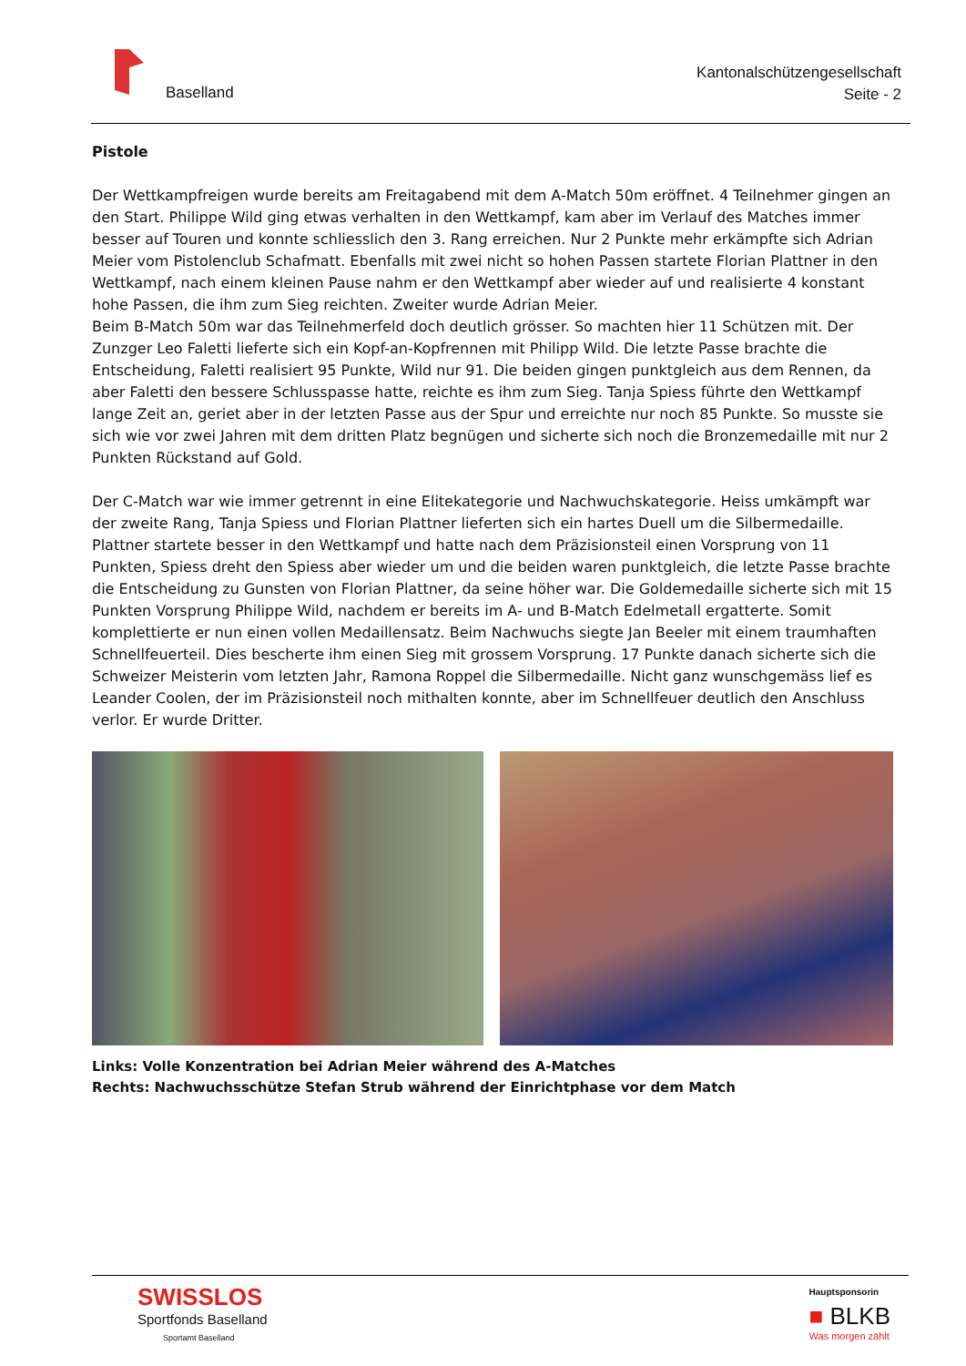Baselland
Kantonalschützengesellschaft
Seite - 2
Pistole
Der Wettkampfreigen wurde bereits am Freitagabend mit dem A-Match 50m eröffnet. 4 Teilnehmer gingen an den Start. Philippe Wild ging etwas verhalten in den Wettkampf, kam aber im Verlauf des Matches immer besser auf Touren und konnte schliesslich den 3. Rang erreichen. Nur 2 Punkte mehr erkämpfte sich Adrian Meier vom Pistolenclub Schafmatt. Ebenfalls mit zwei nicht so hohen Passen startete Florian Plattner in den Wettkampf, nach einem kleinen Pause nahm er den Wettkampf aber wieder auf und realisierte 4 konstant hohe Passen, die ihm zum Sieg reichten. Zweiter wurde Adrian Meier.
Beim B-Match 50m war das Teilnehmerfeld doch deutlich grösser. So machten hier 11 Schützen mit. Der Zunzger Leo Faletti lieferte sich ein Kopf-an-Kopfrennen mit Philipp Wild. Die letzte Passe brachte die Entscheidung, Faletti realisiert 95 Punkte, Wild nur 91. Die beiden gingen punktgleich aus dem Rennen, da aber Faletti den bessere Schlusspasse hatte, reichte es ihm zum Sieg. Tanja Spiess führte den Wettkampf lange Zeit an, geriet aber in der letzten Passe aus der Spur und erreichte nur noch 85 Punkte. So musste sie sich wie vor zwei Jahren mit dem dritten Platz begnügen und sicherte sich noch die Bronzemedaille mit nur 2 Punkten Rückstand auf Gold.
Der C-Match war wie immer getrennt in eine Elitekategorie und Nachwuchskategorie. Heiss umkämpft war der zweite Rang, Tanja Spiess und Florian Plattner lieferten sich ein hartes Duell um die Silbermedaille. Plattner startete besser in den Wettkampf und hatte nach dem Präzisionsteil einen Vorsprung von 11 Punkten, Spiess dreht den Spiess aber wieder um und die beiden waren punktgleich, die letzte Passe brachte die Entscheidung zu Gunsten von Florian Plattner, da seine höher war. Die Goldemedaille sicherte sich mit 15 Punkten Vorsprung Philippe Wild, nachdem er bereits im A- und B-Match Edelmetall ergatterte. Somit komplettierte er nun einen vollen Medaillensatz. Beim Nachwuchs siegte Jan Beeler mit einem traumhaften Schnellfeuerteil. Dies bescherte ihm einen Sieg mit grossem Vorsprung. 17 Punkte danach sicherte sich die Schweizer Meisterin vom letzten Jahr, Ramona Roppel die Silbermedaille. Nicht ganz wunschgemäss lief es Leander Coolen, der im Präzisionsteil noch mithalten konnte, aber im Schnellfeuer deutlich den Anschluss verlor. Er wurde Dritter.
Links: Volle Konzentration bei Adrian Meier während des A-Matches
Rechts: Nachwuchsschütze Stefan Strub während der Einrichtphase vor dem Match
SWISSLOS
Sportfonds Baselland
Sportamt Baselland
Hauptsponsorin
■ BLKB
Was morgen zählt